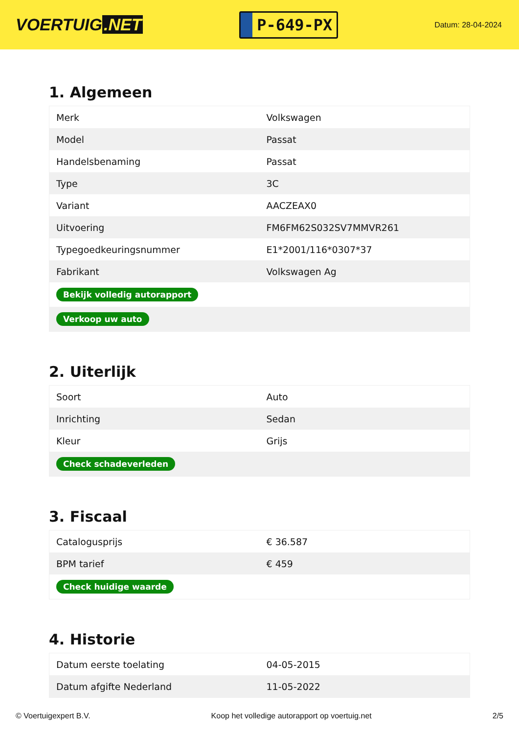VOERTUIG.NET
P-649-PX
Datum: 28-04-2024
1. Algemeen
| Merk | Volkswagen |
| Model | Passat |
| Handelsbenaming | Passat |
| Type | 3C |
| Variant | AACZEAX0 |
| Uitvoering | FM6FM62S032SV7MMVR261 |
| Typegoedkeuringsnummer | E1*2001/116*0307*37 |
| Fabrikant | Volkswagen Ag |
| Bekijk volledig autorapport | |
| Verkoop uw auto | |
2. Uiterlijk
| Soort | Auto |
| Inrichting | Sedan |
| Kleur | Grijs |
| Check schadeverleden | |
3. Fiscaal
| Catalogusprijs | € 36.587 |
| BPM tarief | € 459 |
| Check huidige waarde | |
4. Historie
| Datum eerste toelating | 04-05-2015 |
| Datum afgifte Nederland | 11-05-2022 |
© Voertuigexpert B.V. Koop het volledige autorapport op voertuig.net 2/5